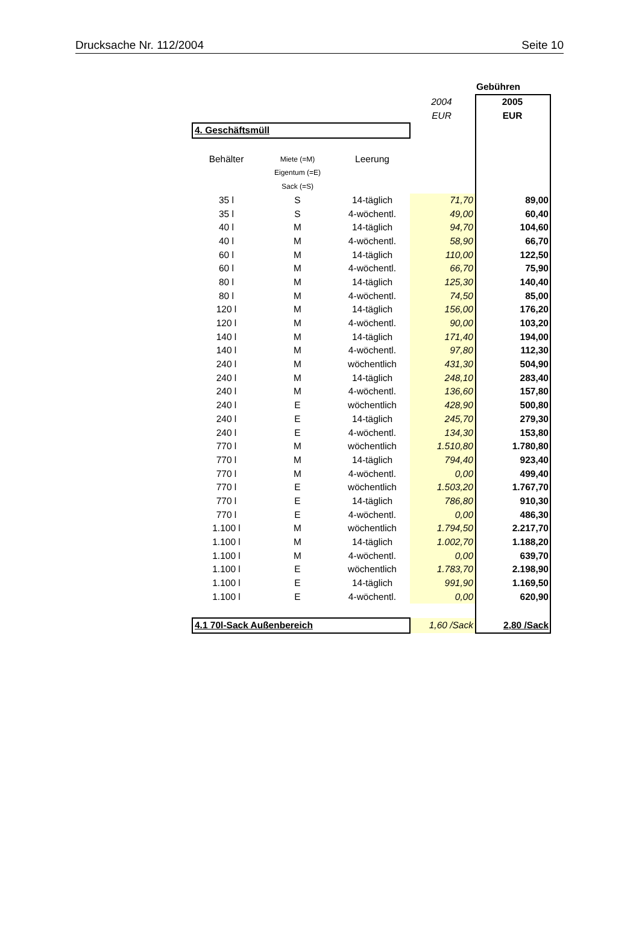Drucksache Nr. 112/2004 Seite 10
| | | | Gebühren | |
| | | | 2004 | 2005 |
| | | | EUR | EUR |
| 4. Geschäftsmüll | | | | |
| Behälter | Miete (=M) | Leerung | | |
| | Eigentum (=E) | | | |
| | Sack (=S) | | | |
| 35 l | S | 14-täglich | 71,70 | 89,00 |
| 35 l | S | 4-wöchentl. | 49,00 | 60,40 |
| 40 l | M | 14-täglich | 94,70 | 104,60 |
| 40 l | M | 4-wöchentl. | 58,90 | 66,70 |
| 60 l | M | 14-täglich | 110,00 | 122,50 |
| 60 l | M | 4-wöchentl. | 66,70 | 75,90 |
| 80 l | M | 14-täglich | 125,30 | 140,40 |
| 80 l | M | 4-wöchentl. | 74,50 | 85,00 |
| 120 l | M | 14-täglich | 156,00 | 176,20 |
| 120 l | M | 4-wöchentl. | 90,00 | 103,20 |
| 140 l | M | 14-täglich | 171,40 | 194,00 |
| 140 l | M | 4-wöchentl. | 97,80 | 112,30 |
| 240 l | M | wöchentlich | 431,30 | 504,90 |
| 240 l | M | 14-täglich | 248,10 | 283,40 |
| 240 l | M | 4-wöchentl. | 136,60 | 157,80 |
| 240 l | E | wöchentlich | 428,90 | 500,80 |
| 240 l | E | 14-täglich | 245,70 | 279,30 |
| 240 l | E | 4-wöchentl. | 134,30 | 153,80 |
| 770 l | M | wöchentlich | 1.510,80 | 1.780,80 |
| 770 l | M | 14-täglich | 794,40 | 923,40 |
| 770 l | M | 4-wöchentl. | 0,00 | 499,40 |
| 770 l | E | wöchentlich | 1.503,20 | 1.767,70 |
| 770 l | E | 14-täglich | 786,80 | 910,30 |
| 770 l | E | 4-wöchentl. | 0,00 | 486,30 |
| 1.100 l | M | wöchentlich | 1.794,50 | 2.217,70 |
| 1.100 l | M | 14-täglich | 1.002,70 | 1.188,20 |
| 1.100 l | M | 4-wöchentl. | 0,00 | 639,70 |
| 1.100 l | E | wöchentlich | 1.783,70 | 2.198,90 |
| 1.100 l | E | 14-täglich | 991,90 | 1.169,50 |
| 1.100 l | E | 4-wöchentl. | 0,00 | 620,90 |
| 4.1 70l-Sack Außenbereich | | | 1,60 /Sack | 2,80 /Sack |